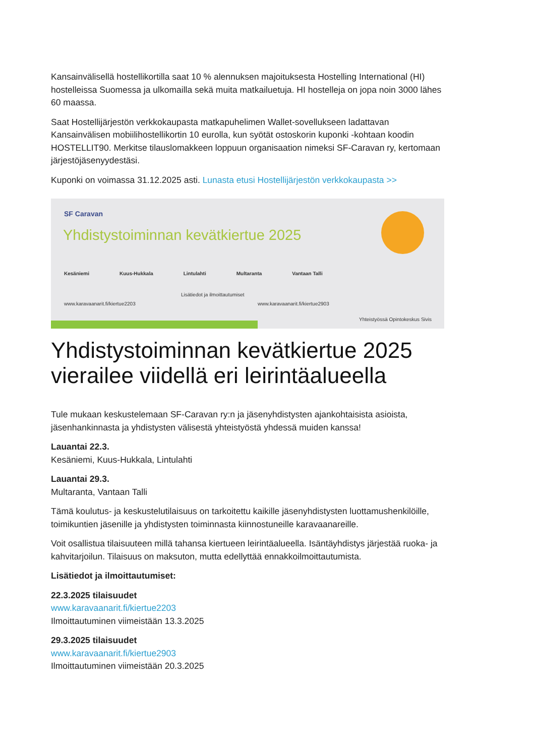Kansainvälisellä hostellikortilla saat 10 % alennuksen majoituksesta Hostelling International (HI) hostelleissa Suomessa ja ulkomailla sekä muita matkailuetuja. HI hostelleja on jopa noin 3000 lähes 60 maassa.
Saat Hostellijärjestön verkkokaupasta matkapuhelimen Wallet-sovellukseen ladattavan Kansainvälisen mobiilihostellikortin 10 eurolla, kun syötät ostoskorin kuponki -kohtaan koodin HOSTELLIT90. Merkitse tilauslomakkeen loppuun organisaation nimeksi SF-Caravan ry, kertomaan järjestöjäsenyydestäsi.
Kuponki on voimassa 31.12.2025 asti. Lunasta etusi Hostellijärjestön verkkokaupasta >>
SF Caravan
Yhdistystoiminnan kevätkiertue 2025
Kesäniemi Kuus-Hukkala Lintulahti Multaranta Vantaan Talli
Lisätiedot ja ilmoittautumiset
www.karavaanarit.fi/kiertue2203
www.karavaanarit.fi/kiertue2903
Yhteistyössä Opintokeskus Sivis
Yhdistystoiminnan kevätkiertue 2025 vierailee viidellä eri leirintäalueella
Tule mukaan keskustelemaan SF-Caravan ry:n ja jäsenyhdistysten ajankohtaisista asioista, jäsenhankinnasta ja yhdistysten välisestä yhteistyöstä yhdessä muiden kanssa!
Lauantai 22.3.
Kesäniemi, Kuus-Hukkala, Lintulahti
Lauantai 29.3.
Multaranta, Vantaan Talli
Tämä koulutus- ja keskustelutilaisuus on tarkoitettu kaikille jäsenyhdistysten luottamushenkilöille, toimikuntien jäsenille ja yhdistysten toiminnasta kiinnostuneille karavaanareille.
Voit osallistua tilaisuuteen millä tahansa kiertueen leirintäalueella. Isäntäyhdistys järjestää ruoka- ja kahvitarjoilun. Tilaisuus on maksuton, mutta edellyttää ennakkoilmoittautumista.
Lisätiedot ja ilmoittautumiset:
22.3.2025 tilaisuudet
www.karavaanarit.fi/kiertue2203
Ilmoittautuminen viimeistään 13.3.2025
29.3.2025 tilaisuudet
www.karavaanarit.fi/kiertue2903
Ilmoittautuminen viimeistään 20.3.2025